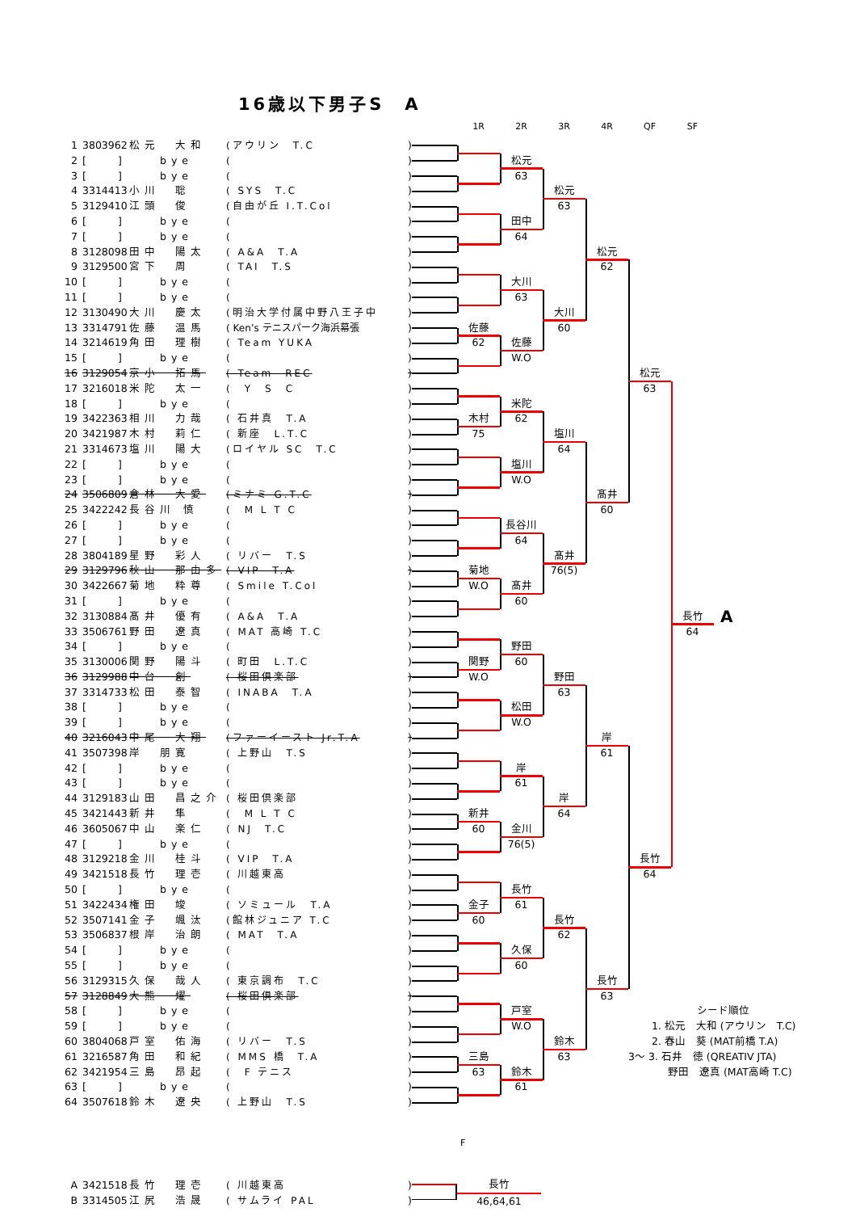16歳以下男子S　A
1R 2R 3R 4R QF SF
| 1 | 3803962 | 松元 大和 | (アウリン T.C | ) |
| 2 | [ ] | bye | ( | ) |
| 3 | [ ] | bye | ( | ) |
| 4 | 3314413 | 小川 聡 | ( SYS T.C | ) |
| 5 | 3129410 | 江頭 俊 | (自由が丘 I.T.Col | ) |
| 6 | [ ] | bye | ( | ) |
| 7 | [ ] | bye | ( | ) |
| 8 | 3128098 | 田中 陽太 | ( A&A T.A | ) |
| 9 | 3129500 | 宮下 周 | ( TAI T.S | ) |
| 10 | [ ] | bye | ( | ) |
| 11 | [ ] | bye | ( | ) |
| 12 | 3130490 | 大川 慶太 | (明治大学付属中野八王子中 | ) |
| 13 | 3314791 | 佐藤 温馬 | ( Ken’s テニスパーク海浜幕張 | ) |
| 14 | 3214619 | 角田 理樹 | ( Team YUKA | ) |
| 15 | [ ] | bye | ( | ) |
| 16 | 3129054 | 京小 拓馬 | ( Team REC | ) |
| 17 | 3216018 | 米陀 太一 | ( Y S C | ) |
| 18 | [ ] | bye | ( | ) |
| 19 | 3422363 | 相川 力哉 | ( 石井真 T.A | ) |
| 20 | 3421987 | 木村 莉仁 | ( 新座 L.T.C | ) |
| 21 | 3314673 | 塩川 陽大 | (ロイヤル SC T.C | ) |
| 22 | [ ] | bye | ( | ) |
| 23 | [ ] | bye | ( | ) |
| 24 | 3506809 | 倉林 大愛 | (ミナミ G.T.C | ) |
| 25 | 3422242 | 長谷川 慎 | ( M L T C | ) |
| 26 | [ ] | bye | ( | ) |
| 27 | [ ] | bye | ( | ) |
| 28 | 3804189 | 星野 彩人 | ( リバー T.S | ) |
| 29 | 3129796 | 秋山 那由多 | ( VIP T.A | ) |
| 30 | 3422667 | 菊地 粋尊 | ( Smile T.Col | ) |
| 31 | [ ] | bye | ( | ) |
| 32 | 3130884 | 髙井 優有 | ( A&A T.A | ) |
| 33 | 3506761 | 野田 遼真 | ( MAT 高崎 T.C | ) |
| 34 | [ ] | bye | ( | ) |
| 35 | 3130006 | 関野 陽斗 | ( 町田 L.T.C | ) |
| 36 | 3129988 | 中台 創 | ( 桜田倶楽部 | ) |
| 37 | 3314733 | 松田 泰智 | ( INABA T.A | ) |
| 38 | [ ] | bye | ( | ) |
| 39 | [ ] | bye | ( | ) |
| 40 | 3216043 | 中尾 大翔 | (ファーイースト Jr.T.A | ) |
| 41 | 3507398 | 岸 朋寛 | ( 上野山 T.S | ) |
| 42 | [ ] | bye | ( | ) |
| 43 | [ ] | bye | ( | ) |
| 44 | 3129183 | 山田 昌之介 | ( 桜田倶楽部 | ) |
| 45 | 3421443 | 新井 隼 | ( M L T C | ) |
| 46 | 3605067 | 中山 楽仁 | ( NJ T.C | ) |
| 47 | [ ] | bye | ( | ) |
| 48 | 3129218 | 金川 桂斗 | ( VIP T.A | ) |
| 49 | 3421518 | 長竹 理壱 | ( 川越東高 | ) |
| 50 | [ ] | bye | ( | ) |
| 51 | 3422434 | 権田 竣 | ( ソミュール T.A | ) |
| 52 | 3507141 | 金子 颯汰 | (館林ジュニア T.C | ) |
| 53 | 3506837 | 根岸 治朗 | ( MAT T.A | ) |
| 54 | [ ] | bye | ( | ) |
| 55 | [ ] | bye | ( | ) |
| 56 | 3129315 | 久保 哉人 | ( 東京調布 T.C | ) |
| 57 | 3128849 | 大熊 燿 | ( 桜田倶楽部 | ) |
| 58 | [ ] | bye | ( | ) |
| 59 | [ ] | bye | ( | ) |
| 60 | 3804068 | 戸室 佑海 | ( リバー T.S | ) |
| 61 | 3216587 | 角田 和紀 | ( MMS 橋 T.A | ) |
| 62 | 3421954 | 三島 昂起 | ( F テニス | ) |
| 63 | [ ] | bye | ( | ) |
| 64 | 3507618 | 鈴木 遼央 | ( 上野山 T.S | ) |
松元
63
松元
63
田中
64
松元
62
大川
63
大川
60
佐藤
62
佐藤
W.O
松元
63
米陀
62
木村
75
塩川
64
塩川
W.O
髙井
60
長谷川
64
髙井
76(5)
菊地
W.O
髙井
60
長竹
64
A
野田
60
関野
W.O
野田
63
松田
W.O
岸
61
岸
61
岸
64
新井
60
金川
76(5)
長竹
64
長竹
61
金子
60
長竹
62
久保
60
長竹
63
戸室
W.O
鈴木
63
三島
63
鈴木
61
シード順位
1. 松元　大和 (アウリン　T.C)
2. 春山　葵 (MAT前橋 T.A)
3～ 3. 石井　徳 (QREATIV JTA)
野田　遼真 (MAT高崎 T.C)
F
| A | 3421518 | 長竹 理壱 | ( 川越東高 | ) |
| B | 3314505 | 江尻 浩晟 | ( サムライ PAL | ) |
長竹
46,64,61